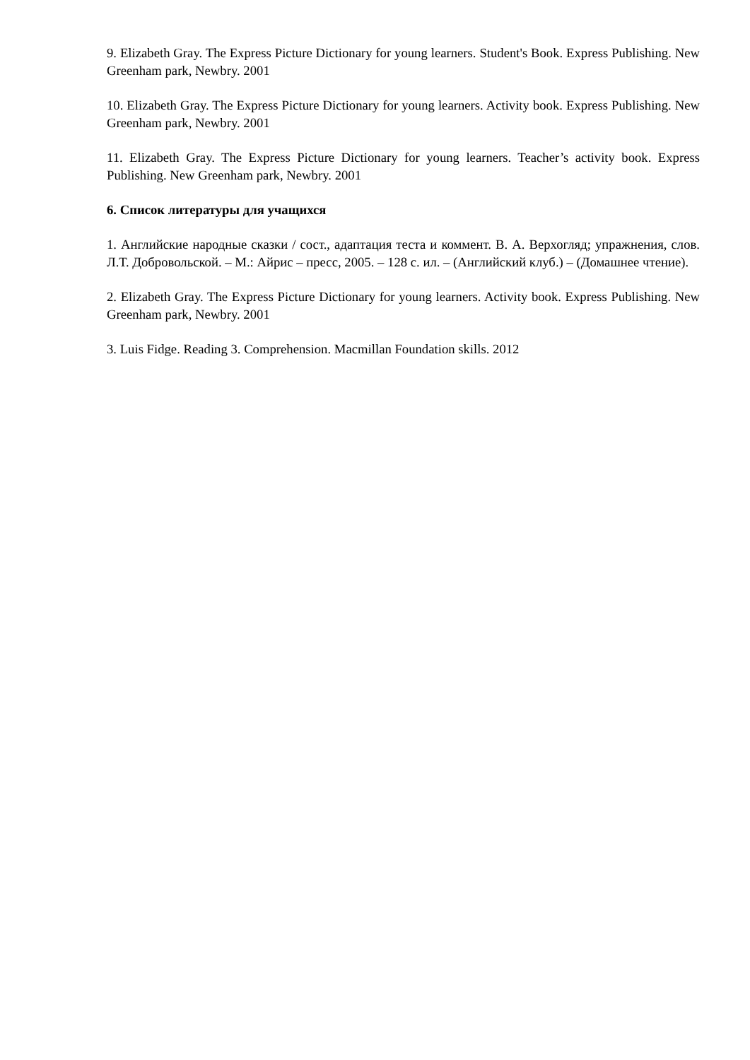9. Elizabeth Gray. The Express Picture Dictionary for young learners. Student's Book. Express Publishing. New Greenham park, Newbry. 2001
10. Elizabeth Gray. The Express Picture Dictionary for young learners. Activity book. Express Publishing. New Greenham park, Newbry. 2001
11. Elizabeth Gray. The Express Picture Dictionary for young learners. Teacher’s activity book. Express Publishing. New Greenham park, Newbry. 2001
6. Список литературы для учащихся
1. Английские народные сказки / сост., адаптация теста и коммент. В. А. Верхогляд; упражнения, слов. Л.Т. Добровольской. – М.: Айрис – пресс, 2005. – 128 с. ил. – (Английский клуб.) – (Домашнее чтение).
2. Elizabeth Gray. The Express Picture Dictionary for young learners. Activity book. Express Publishing. New Greenham park, Newbry. 2001
3. Luis Fidge. Reading 3. Comprehension. Macmillan Foundation skills. 2012